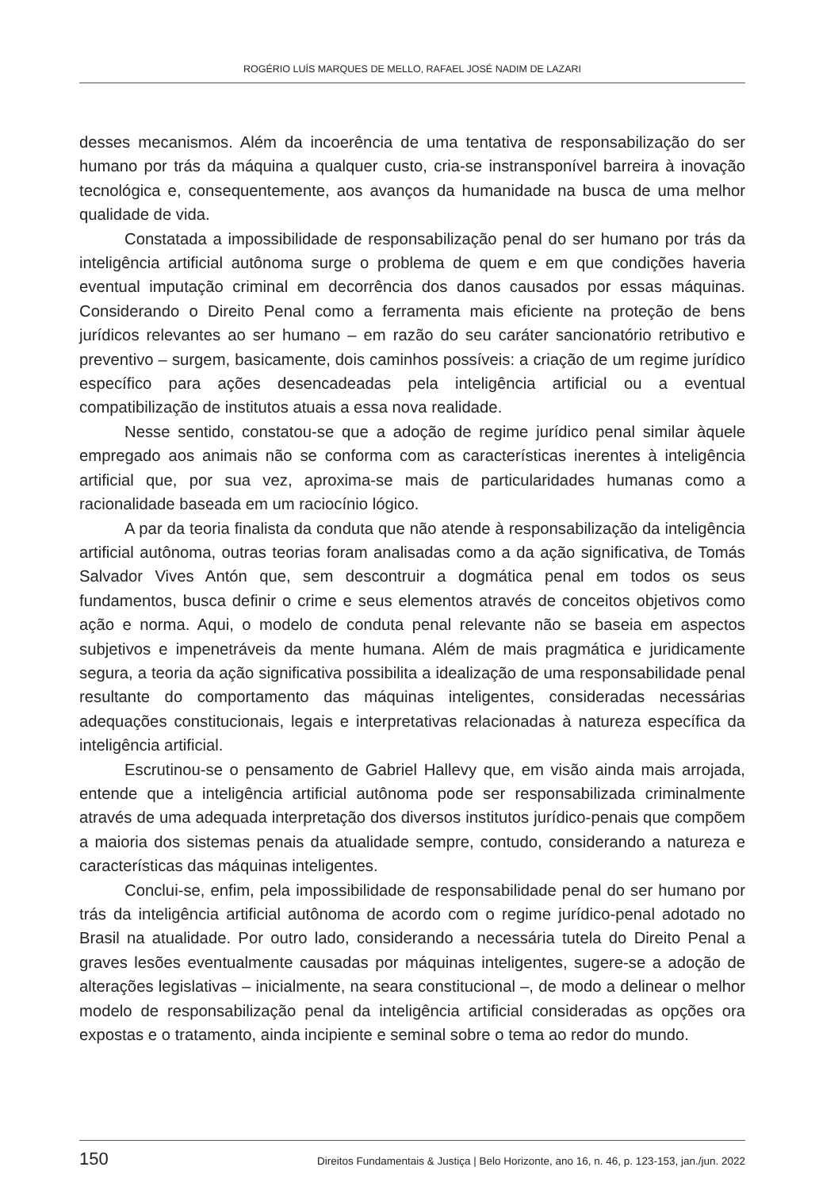ROGÉRIO LUÍS MARQUES DE MELLO, RAFAEL JOSÉ NADIM DE LAZARI
desses mecanismos. Além da incoerência de uma tentativa de responsabilização do ser humano por trás da máquina a qualquer custo, cria-se instransponível barreira à inovação tecnológica e, consequentemente, aos avanços da humanidade na busca de uma melhor qualidade de vida.
Constatada a impossibilidade de responsabilização penal do ser humano por trás da inteligência artificial autônoma surge o problema de quem e em que condições haveria eventual imputação criminal em decorrência dos danos causados por essas máquinas. Considerando o Direito Penal como a ferramenta mais eficiente na proteção de bens jurídicos relevantes ao ser humano – em razão do seu caráter sancionatório retributivo e preventivo – surgem, basicamente, dois caminhos possíveis: a criação de um regime jurídico específico para ações desencadeadas pela inteligência artificial ou a eventual compatibilização de institutos atuais a essa nova realidade.
Nesse sentido, constatou-se que a adoção de regime jurídico penal similar àquele empregado aos animais não se conforma com as características inerentes à inteligência artificial que, por sua vez, aproxima-se mais de particularidades humanas como a racionalidade baseada em um raciocínio lógico.
A par da teoria finalista da conduta que não atende à responsabilização da inteligência artificial autônoma, outras teorias foram analisadas como a da ação significativa, de Tomás Salvador Vives Antón que, sem descontruir a dogmática penal em todos os seus fundamentos, busca definir o crime e seus elementos através de conceitos objetivos como ação e norma. Aqui, o modelo de conduta penal relevante não se baseia em aspectos subjetivos e impenetráveis da mente humana. Além de mais pragmática e juridicamente segura, a teoria da ação significativa possibilita a idealização de uma responsabilidade penal resultante do comportamento das máquinas inteligentes, consideradas necessárias adequações constitucionais, legais e interpretativas relacionadas à natureza específica da inteligência artificial.
Escrutinou-se o pensamento de Gabriel Hallevy que, em visão ainda mais arrojada, entende que a inteligência artificial autônoma pode ser responsabilizada criminalmente através de uma adequada interpretação dos diversos institutos jurídico-penais que compõem a maioria dos sistemas penais da atualidade sempre, contudo, considerando a natureza e características das máquinas inteligentes.
Conclui-se, enfim, pela impossibilidade de responsabilidade penal do ser humano por trás da inteligência artificial autônoma de acordo com o regime jurídico-penal adotado no Brasil na atualidade. Por outro lado, considerando a necessária tutela do Direito Penal a graves lesões eventualmente causadas por máquinas inteligentes, sugere-se a adoção de alterações legislativas – inicialmente, na seara constitucional –, de modo a delinear o melhor modelo de responsabilização penal da inteligência artificial consideradas as opções ora expostas e o tratamento, ainda incipiente e seminal sobre o tema ao redor do mundo.
150 Direitos Fundamentais & Justiça | Belo Horizonte, ano 16, n. 46, p. 123-153, jan./jun. 2022